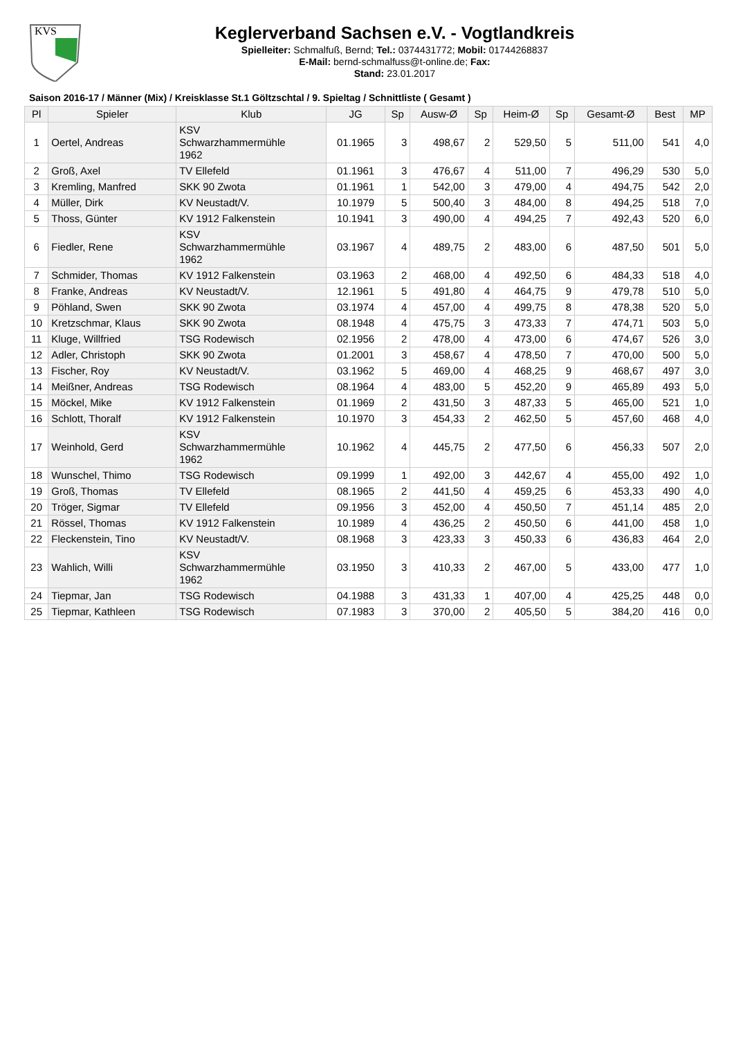KVS
Keglerverband Sachsen e.V. - Vogtlandkreis
Spielleiter: Schmalfuß, Bernd; Tel.: 0374431772; Mobil: 01744268837
E-Mail: bernd-schmalfuss@t-online.de; Fax:
Stand: 23.01.2017
Saison 2016-17 / Männer (Mix) / Kreisklasse St.1 Göltzschtal / 9. Spieltag / Schnittliste ( Gesamt )
| Pl | Spieler | Klub | JG | Sp | Ausw-Ø | Sp | Heim-Ø | Sp | Gesamt-Ø | Best | MP |
| --- | --- | --- | --- | --- | --- | --- | --- | --- | --- | --- | --- |
| 1 | Oertel, Andreas | KSV Schwarzhammermühle 1962 | 01.1965 | 3 | 498,67 | 2 | 529,50 | 5 | 511,00 | 541 | 4,0 |
| 2 | Groß, Axel | TV Ellefeld | 01.1961 | 3 | 476,67 | 4 | 511,00 | 7 | 496,29 | 530 | 5,0 |
| 3 | Kremling, Manfred | SKK 90 Zwota | 01.1961 | 1 | 542,00 | 3 | 479,00 | 4 | 494,75 | 542 | 2,0 |
| 4 | Müller, Dirk | KV Neustadt/V. | 10.1979 | 5 | 500,40 | 3 | 484,00 | 8 | 494,25 | 518 | 7,0 |
| 5 | Thoss, Günter | KV 1912 Falkenstein | 10.1941 | 3 | 490,00 | 4 | 494,25 | 7 | 492,43 | 520 | 6,0 |
| 6 | Fiedler, Rene | KSV Schwarzhammermühle 1962 | 03.1967 | 4 | 489,75 | 2 | 483,00 | 6 | 487,50 | 501 | 5,0 |
| 7 | Schmider, Thomas | KV 1912 Falkenstein | 03.1963 | 2 | 468,00 | 4 | 492,50 | 6 | 484,33 | 518 | 4,0 |
| 8 | Franke, Andreas | KV Neustadt/V. | 12.1961 | 5 | 491,80 | 4 | 464,75 | 9 | 479,78 | 510 | 5,0 |
| 9 | Pöhland, Swen | SKK 90 Zwota | 03.1974 | 4 | 457,00 | 4 | 499,75 | 8 | 478,38 | 520 | 5,0 |
| 10 | Kretzschmar, Klaus | SKK 90 Zwota | 08.1948 | 4 | 475,75 | 3 | 473,33 | 7 | 474,71 | 503 | 5,0 |
| 11 | Kluge, Willfried | TSG Rodewisch | 02.1956 | 2 | 478,00 | 4 | 473,00 | 6 | 474,67 | 526 | 3,0 |
| 12 | Adler, Christoph | SKK 90 Zwota | 01.2001 | 3 | 458,67 | 4 | 478,50 | 7 | 470,00 | 500 | 5,0 |
| 13 | Fischer, Roy | KV Neustadt/V. | 03.1962 | 5 | 469,00 | 4 | 468,25 | 9 | 468,67 | 497 | 3,0 |
| 14 | Meißner, Andreas | TSG Rodewisch | 08.1964 | 4 | 483,00 | 5 | 452,20 | 9 | 465,89 | 493 | 5,0 |
| 15 | Möckel, Mike | KV 1912 Falkenstein | 01.1969 | 2 | 431,50 | 3 | 487,33 | 5 | 465,00 | 521 | 1,0 |
| 16 | Schlott, Thoralf | KV 1912 Falkenstein | 10.1970 | 3 | 454,33 | 2 | 462,50 | 5 | 457,60 | 468 | 4,0 |
| 17 | Weinhold, Gerd | KSV Schwarzhammermühle 1962 | 10.1962 | 4 | 445,75 | 2 | 477,50 | 6 | 456,33 | 507 | 2,0 |
| 18 | Wunschel, Thimo | TSG Rodewisch | 09.1999 | 1 | 492,00 | 3 | 442,67 | 4 | 455,00 | 492 | 1,0 |
| 19 | Groß, Thomas | TV Ellefeld | 08.1965 | 2 | 441,50 | 4 | 459,25 | 6 | 453,33 | 490 | 4,0 |
| 20 | Tröger, Sigmar | TV Ellefeld | 09.1956 | 3 | 452,00 | 4 | 450,50 | 7 | 451,14 | 485 | 2,0 |
| 21 | Rössel, Thomas | KV 1912 Falkenstein | 10.1989 | 4 | 436,25 | 2 | 450,50 | 6 | 441,00 | 458 | 1,0 |
| 22 | Fleckenstein, Tino | KV Neustadt/V. | 08.1968 | 3 | 423,33 | 3 | 450,33 | 6 | 436,83 | 464 | 2,0 |
| 23 | Wahlich, Willi | KSV Schwarzhammermühle 1962 | 03.1950 | 3 | 410,33 | 2 | 467,00 | 5 | 433,00 | 477 | 1,0 |
| 24 | Tiepmar, Jan | TSG Rodewisch | 04.1988 | 3 | 431,33 | 1 | 407,00 | 4 | 425,25 | 448 | 0,0 |
| 25 | Tiepmar, Kathleen | TSG Rodewisch | 07.1983 | 3 | 370,00 | 2 | 405,50 | 5 | 384,20 | 416 | 0,0 |